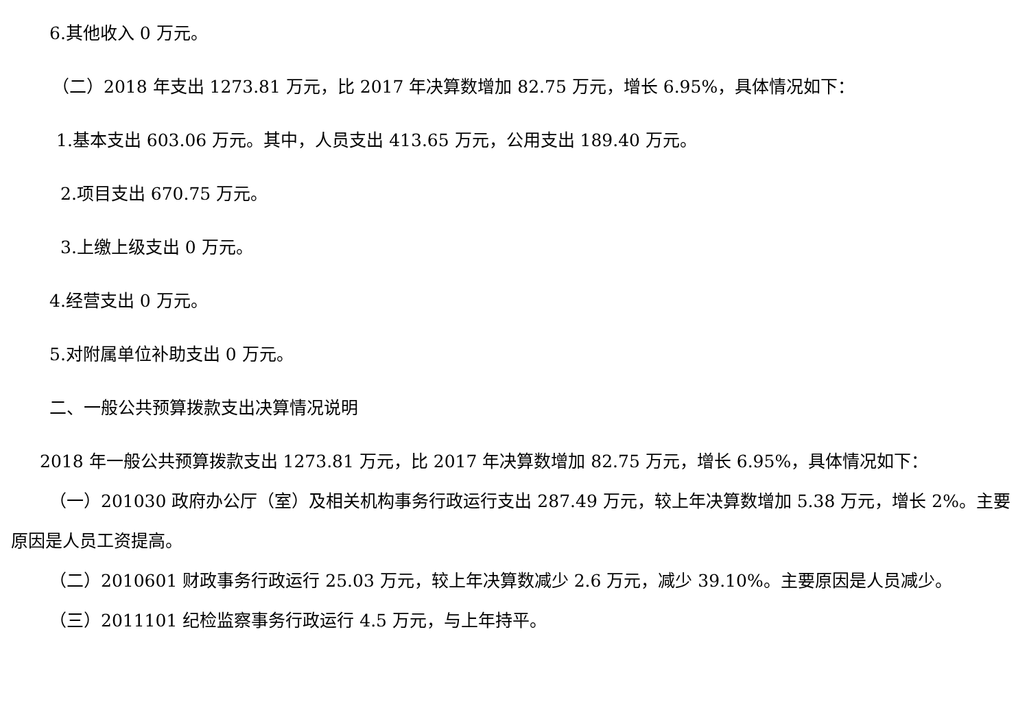6.其他收入 0 万元。
（二）2018 年支出 1273.81 万元，比 2017 年决算数增加 82.75 万元，增长 6.95%，具体情况如下：
1.基本支出 603.06 万元。其中，人员支出 413.65 万元，公用支出 189.40 万元。
2.项目支出 670.75 万元。
3.上缴上级支出 0 万元。
4.经营支出 0 万元。
5.对附属单位补助支出 0 万元。
二、一般公共预算拨款支出决算情况说明
2018 年一般公共预算拨款支出 1273.81 万元，比 2017 年决算数增加 82.75 万元，增长 6.95%，具体情况如下：
（一）201030 政府办公厅（室）及相关机构事务行政运行支出 287.49 万元，较上年决算数增加 5.38 万元，增长 2%。主要原因是人员工资提高。
（二）2010601 财政事务行政运行 25.03 万元，较上年决算数减少 2.6 万元，减少 39.10%。主要原因是人员减少。
（三）2011101 纪检监察事务行政运行 4.5 万元，与上年持平。